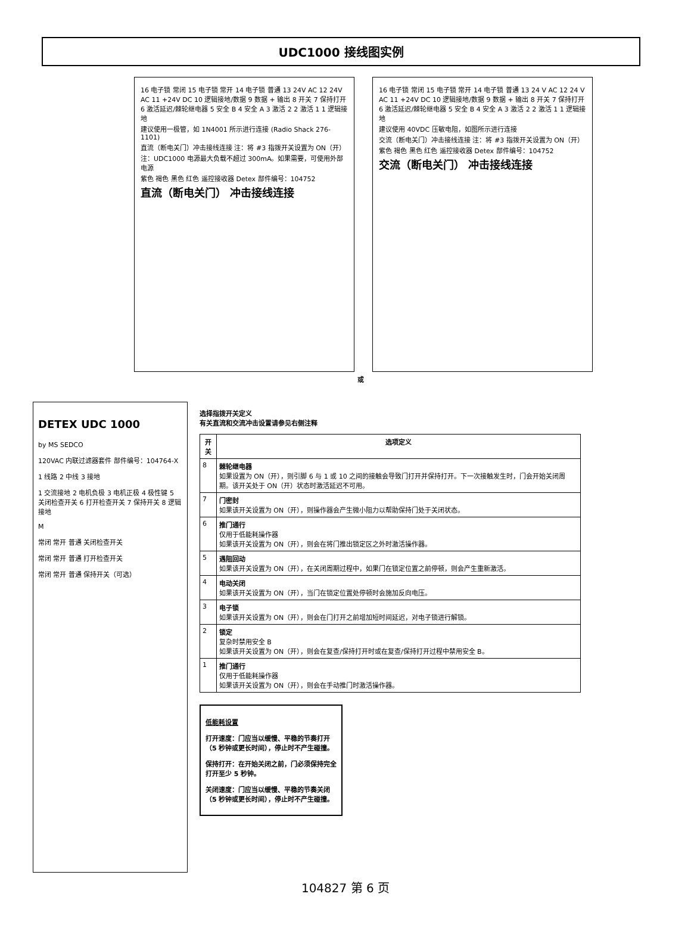UDC1000 接线图实例
16 电子锁 常闭 15 电子锁 常开 14 电子锁 普通 13 24V AC 12 24V AC 11 +24V DC 10 逻辑接地/数据 9 数据 + 输出 8 开关 7 保持打开 6 激活延迟/棘轮继电器 5 安全 B 4 安全 A 3 激活 2 2 激活 1 1 逻辑接地
建议使用一极管，如 1N4001 所示进行连接 (Radio Shack 276-1101)
直流（断电关门）冲击接线连接 注：将 #3 指拨开关设置为 ON（开）
注：UDC1000 电源最大负载不超过 300mA。如果需要，可使用外部电源
紫色 褐色 黑色 红色 遥控接收器 Detex 部件编号：104752
直流（断电关门） 冲击接线连接
16 电子锁 常闭 15 电子锁 常开 14 电子锁 普通 13 24 V AC 12 24 V AC 11 +24V DC 10 逻辑接地/数据 9 数据 + 输出 8 开关 7 保持打开 6 激活延迟/棘轮继电器 5 安全 B 4 安全 A 3 激活 2 2 激活 1 1 逻辑接地
建议使用 40VDC 压敏电阻，如图所示进行连接
交流（断电关门）冲击接线连接 注：将 #3 指拨开关设置为 ON（开）
紫色 褐色 黑色 红色 遥控接收器 Detex 部件编号：104752
交流（断电关门） 冲击接线连接
或
DETEX UDC 1000
by MS SEDCO
120VAC 内联过滤器套件 部件编号：104764-X
1 线路 2 中线 3 接地
1 交流接地 2 电机负极 3 电机正极 4 极性键 5 关闭检查开关 6 打开检查开关 7 保持开关 8 逻辑接地
M
常闭 常开 普通 关闭检查开关
常闭 常开 普通 打开检查开关
常闭 常开 普通 保持开关（可选）
选择指拨开关定义
有关直流和交流冲击设置请参见右侧注释
| 开关 | 选项定义 |
| --- | --- |
| 8 | 棘轮继电器 如果设置为 ON（开），则引脚 6 与 1 或 10 之间的接触会导致门打开并保持打开。下一次接触发生时，门会开始关闭周期。该开关处于 ON（开）状态时激活延迟不可用。 |
| 7 | 门密封 如果该开关设置为 ON（开），则操作器会产生微小阻力以帮助保持门处于关闭状态。 |
| 6 | 推门通行 仅用于低能耗操作器 如果该开关设置为 ON（开），则会在将门推出锁定区之外时激活操作器。 |
| 5 | 遇阻回动 如果该开关设置为 ON（开），在关闭周期过程中，如果门在锁定位置之前停顿，则会产生重新激活。 |
| 4 | 电动关闭 如果该开关设置为 ON（开），当门在锁定位置处停顿时会施加反向电压。 |
| 3 | 电子锁 如果该开关设置为 ON（开），则会在门打开之前增加短时间延迟，对电子锁进行解锁。 |
| 2 | 锁定 复杂时禁用安全 B 如果该开关设置为 ON（开），则会在复查/保持打开时或在复查/保持打开过程中禁用安全 B。 |
| 1 | 推门通行 仅用于低能耗操作器 如果该开关设置为 ON（开），则会在手动推门时激活操作器。 |
低能耗设置
打开速度：门应当以缓慢、平稳的节奏打开（5 秒钟或更长时间），停止时不产生碰撞。
保持打开：在开始关闭之前，门必须保持完全打开至少 5 秒钟。
关闭速度：门应当以缓慢、平稳的节奏关闭（5 秒钟或更长时间），停止时不产生碰撞。
104827 第 6 页